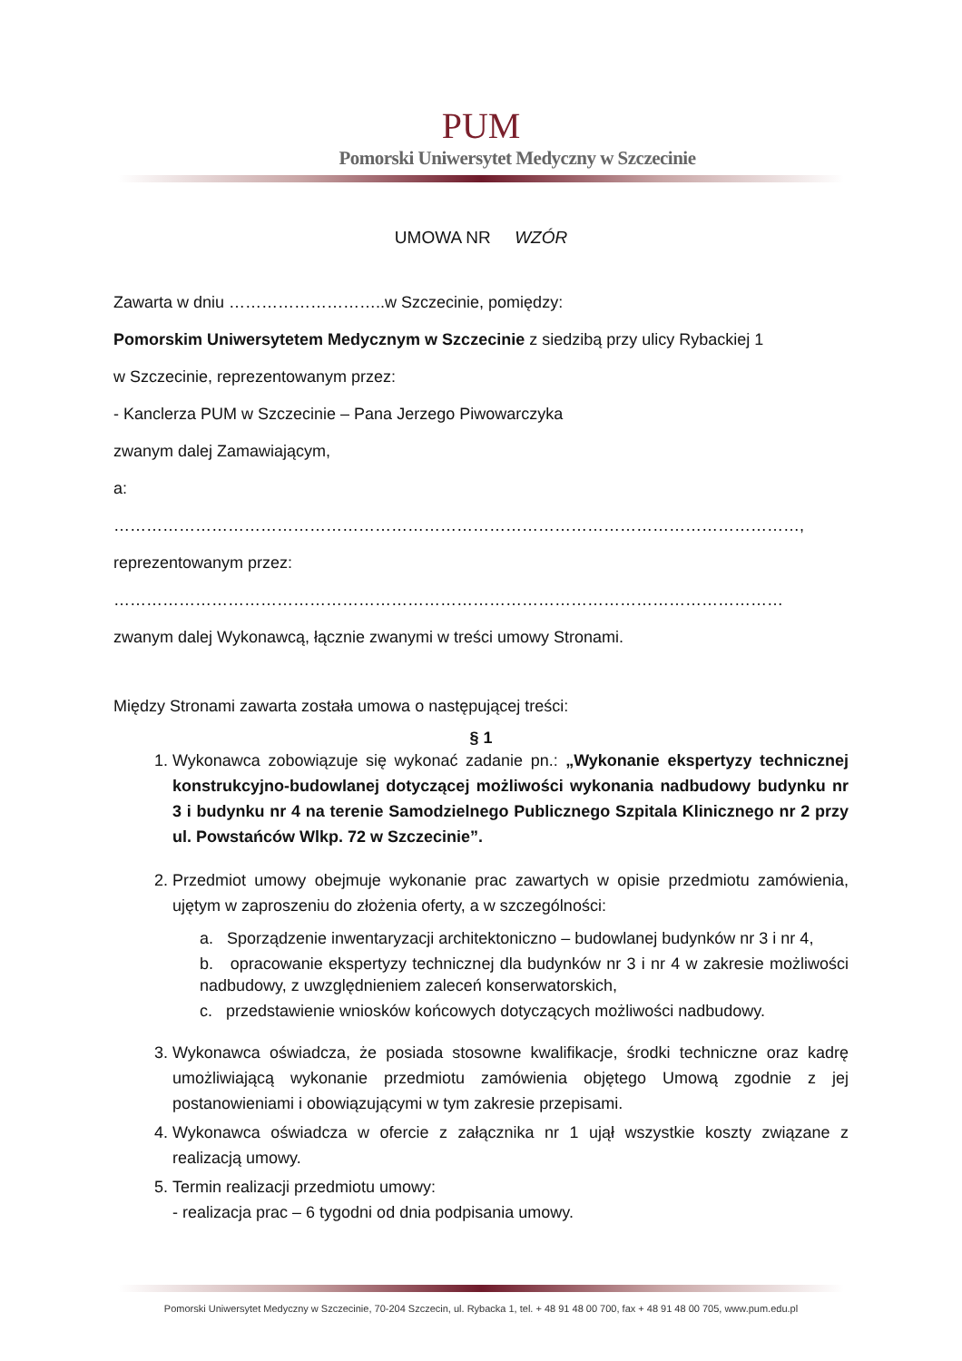PUM
Pomorski Uniwersytet Medyczny w Szczecinie
UMOWA NR WZÓR
Zawarta w dniu ………………………..w Szczecinie, pomiędzy:
Pomorskim Uniwersytetem Medycznym w Szczecinie z siedzibą przy ulicy Rybackiej 1
w Szczecinie, reprezentowanym przez:
- Kanclerza PUM w Szczecinie – Pana Jerzego Piwowarczyka
zwanym dalej Zamawiającym,
a:
………………………………………………………………………………………………………………,
reprezentowanym przez:
……………………………………………………………………………………………………………
zwanym dalej Wykonawcą, łącznie zwanymi w treści umowy Stronami.
Między Stronami zawarta została umowa o następującej treści:
§ 1
1. Wykonawca zobowiązuje się wykonać zadanie pn.: „Wykonanie ekspertyzy technicznej konstrukcyjno-budowlanej dotyczącej możliwości wykonania nadbudowy budynku nr 3 i budynku nr 4 na terenie Samodzielnego Publicznego Szpitala Klinicznego nr 2 przy ul. Powstańców Wlkp. 72 w Szczecinie”.
2. Przedmiot umowy obejmuje wykonanie prac zawartych w opisie przedmiotu zamówienia, ujętym w zaproszeniu do złożenia oferty, a w szczególności:
a. Sporządzenie inwentaryzacji architektoniczno – budowlanej budynków nr 3 i nr 4,
b. opracowanie ekspertyzy technicznej dla budynków nr 3 i nr 4 w zakresie możliwości nadbudowy, z uwzględnieniem zaleceń konserwatorskich,
c. przedstawienie wniosków końcowych dotyczących możliwości nadbudowy.
3. Wykonawca oświadcza, że posiada stosowne kwalifikacje, środki techniczne oraz kadrę umożliwiającą wykonanie przedmiotu zamówienia objętego Umową zgodnie z jej postanowieniami i obowiązującymi w tym zakresie przepisami.
4. Wykonawca oświadcza w ofercie z załącznika nr 1 ujął wszystkie koszty związane z realizacją umowy.
5. Termin realizacji przedmiotu umowy:
- realizacja prac – 6 tygodni od dnia podpisania umowy.
Pomorski Uniwersytet Medyczny w Szczecinie, 70-204 Szczecin, ul. Rybacka 1, tel. + 48 91 48 00 700, fax + 48 91 48 00 705, www.pum.edu.pl